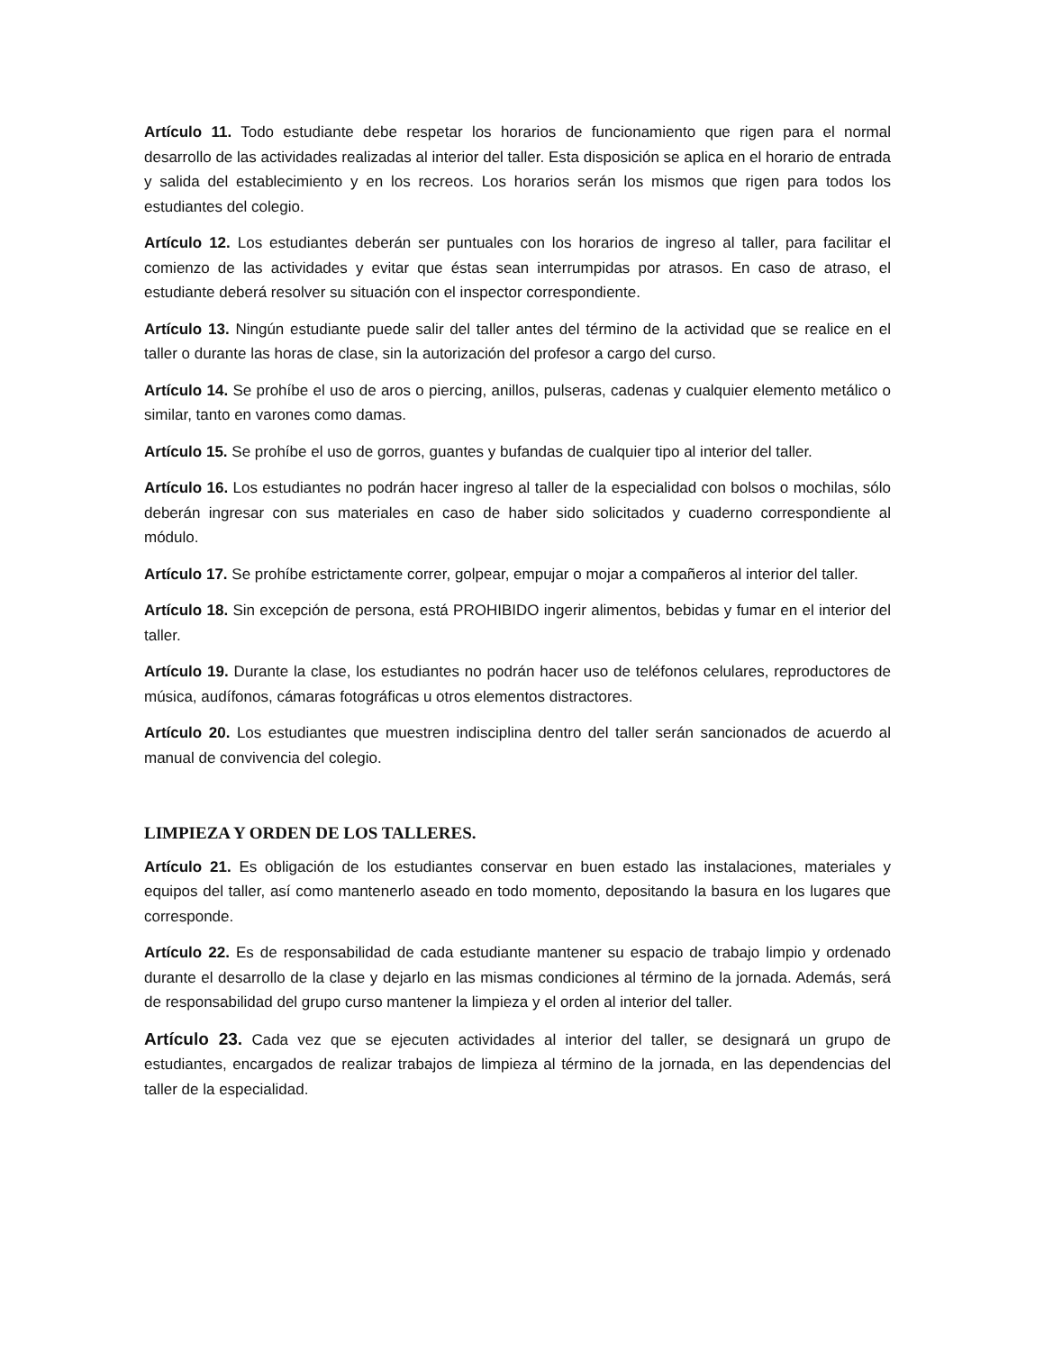Artículo 11. Todo estudiante debe respetar los horarios de funcionamiento que rigen para el normal desarrollo de las actividades realizadas al interior del taller. Esta disposición se aplica en el horario de entrada y salida del establecimiento y en los recreos. Los horarios serán los mismos que rigen para todos los estudiantes del colegio.
Artículo 12. Los estudiantes deberán ser puntuales con los horarios de ingreso al taller, para facilitar el comienzo de las actividades y evitar que éstas sean interrumpidas por atrasos. En caso de atraso, el estudiante deberá resolver su situación con el inspector correspondiente.
Artículo 13. Ningún estudiante puede salir del taller antes del término de la actividad que se realice en el taller o durante las horas de clase, sin la autorización del profesor a cargo del curso.
Artículo 14. Se prohíbe el uso de aros o piercing, anillos, pulseras, cadenas y cualquier elemento metálico o similar, tanto en varones como damas.
Artículo 15. Se prohíbe el uso de gorros, guantes y bufandas de cualquier tipo al interior del taller.
Artículo 16. Los estudiantes no podrán hacer ingreso al taller de la especialidad con bolsos o mochilas, sólo deberán ingresar con sus materiales en caso de haber sido solicitados y cuaderno correspondiente al módulo.
Artículo 17. Se prohíbe estrictamente correr, golpear, empujar o mojar a compañeros al interior del taller.
Artículo 18. Sin excepción de persona, está PROHIBIDO ingerir alimentos, bebidas y fumar en el interior del taller.
Artículo 19. Durante la clase, los estudiantes no podrán hacer uso de teléfonos celulares, reproductores de música, audífonos, cámaras fotográficas u otros elementos distractores.
Artículo 20. Los estudiantes que muestren indisciplina dentro del taller serán sancionados de acuerdo al manual de convivencia del colegio.
LIMPIEZA Y ORDEN DE LOS TALLERES.
Artículo 21. Es obligación de los estudiantes conservar en buen estado las instalaciones, materiales y equipos del taller, así como mantenerlo aseado en todo momento, depositando la basura en los lugares que corresponde.
Artículo 22. Es de responsabilidad de cada estudiante mantener su espacio de trabajo limpio y ordenado durante el desarrollo de la clase y dejarlo en las mismas condiciones al término de la jornada. Además, será de responsabilidad del grupo curso mantener la limpieza y el orden al interior del taller.
Artículo 23. Cada vez que se ejecuten actividades al interior del taller, se designará un grupo de estudiantes, encargados de realizar trabajos de limpieza al término de la jornada, en las dependencias del taller de la especialidad.